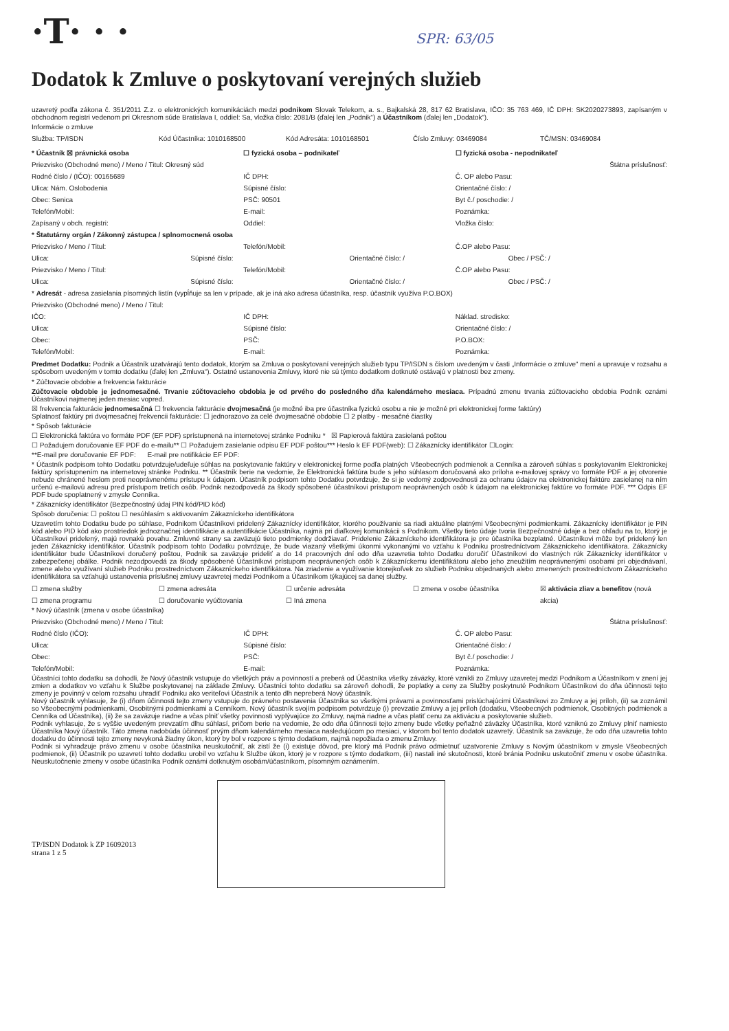·T· · · SPR: 63/05
Dodatok k Zmluve o poskytovaní verejných služieb
uzavretý podľa zákona č. 351/2011 Z.z. o elektronických komunikáciách medzi podnikom Slovak Telekom, a. s., Bajkalská 28, 817 62 Bratislava, IČO: 35 763 469, IČ DPH: SK2020273893, zapísaným v obchodnom registri vedenom pri Okresnom súde Bratislava I, oddiel: Sa, vložka číslo: 2081/B (ďalej len „Podnik“) a Účastníkom (ďalej len „Dodatok“).
Informácie o zmluve
Služba: TP/ISDN Kód Účastníka: 1010168500 Kód Adresáta: 1010168501 Číslo Zmluvy: 03469084 TČ/MSN: 03469084
* Účastník ☒ právnická osoba ☐ fyzická osoba – podnikateľ ☐ fyzická osoba - nepodnikateľ
Priezvisko (Obchodné meno) / Meno / Titul: Okresný súd
Štátna príslušnosť:
Rodné číslo / (IČO): 00165689 IČ DPH: Č. OP alebo Pasu:
Ulica: Nám. Oslobodenia Súpisné číslo: Orientačné číslo: /
Obec: Senica PSČ: 90501 Byt č./ poschodie: /
Telefón/Mobil: E-mail: Poznámka:
Zapísaný v obch. registri: Oddiel: Vložka číslo:
* Štatutárny orgán / Zákonný zástupca / splnomocnená osoba
Priezvisko / Meno / Titul: Telefón/Mobil: Č.OP alebo Pasu:
Ulica: Súpisné číslo: Orientačné číslo: / Obec / PSČ: /
Priezvisko / Meno / Titul: Telefón/Mobil: Č.OP alebo Pasu:
Ulica: Súpisné číslo: Orientačné číslo: / Obec / PSČ: /
* Adresát - adresa zasielania písomných listín (vypĺňuje sa len v prípade, ak je iná ako adresa účastníka, resp. účastník využíva P.O.BOX)
Priezvisko (Obchodné meno) / Meno / Titul:
IČO: IČ DPH: Náklad. stredisko:
Ulica: Súpisné číslo: Orientačné číslo: /
Obec: PSČ: P.O.BOX:
Telefón/Mobil: E-mail: Poznámka:
Predmet Dodatku: Podnik a Účastník uzatvárajú tento dodatok, ktorým sa Zmluva o poskytovaní verejných služieb typu TP/ISDN s číslom uvedeným v časti „Informácie o zmluve“ mení a upravuje v rozsahu a spôsobom uvedeným v tomto dodatku (ďalej len „Zmluva“). Ostatné ustanovenia Zmluvy, ktoré nie sú týmto dodatkom dotknuté ostávajú v platnosti bez zmeny.
* Zúčtovacie obdobie a frekvencia fakturácie
Zúčtovacie obdobie je jednomesačné. Trvanie zúčtovacieho obdobia je od prvého do posledného dňa kalendárneho mesiaca. Prípadnú zmenu trvania zúčtovacieho obdobia Podnik oznámi Účastníkovi najmenej jeden mesiac vopred.
☒ frekvencia fakturácie jednomesačná ☐ frekvencia fakturácie dvojmesačná (je možné iba pre účastníka fyzickú osobu a nie je možné pri elektronickej forme faktúry)
Splatnosť faktúry pri dvojmesačnej frekvencii fakturácie: ☐ jednorazovo za celé dvojmesačné obdobie ☐ 2 platby - mesačné čiastky
* Spôsob fakturácie
☐ Elektronická faktúra vo formáte PDF (EF PDF) sprístupnená na internetovej stránke Podniku * ☒ Papierová faktúra zasielaná poštou
☐ Požadujem doručovanie EF PDF do e-mailu** ☐ Požadujem zasielanie odpisu EF PDF poštou*** Heslo k EF PDF(web): ☐ Zákaznícky identifikátor ☐Login:
**E-mail pre doručovanie EF PDF: E-mail pre notifikácie EF PDF:
* Účastník podpisom tohto Dodatku potvrdzuje/udeľuje súhlas na poskytovanie faktúry v elektronickej forme podľa platných Všeobecných podmienok a Cenníka a zároveň súhlas s poskytovaním Elektronickej faktúry sprístupnením na internetovej stránke Podniku. ** Účastník berie na vedomie, že Elektronická faktúra bude s jeho súhlasom doručovaná ako príloha e-mailovej správy vo formáte PDF a jej otvorenie nebude chránené heslom proti neoprávnenému prístupu k údajom. Účastník podpisom tohto Dodatku potvrdzuje, že si je vedomý zodpovednosti za ochranu údajov na elektronickej faktúre zasielanej na ním určenú e-mailovú adresu pred prístupom tretích osôb. Podnik nezodpovedá za škody spôsobené účastníkovi prístupom neoprávnených osôb k údajom na elektronickej faktúre vo formáte PDF. *** Odpis EF PDF bude spoplatnený v zmysle Cenníka.
* Zákaznícky identifikátor (Bezpečnostný údaj PIN kód/PID kód)
Spôsob doručenia: ☐ poštou ☐ nesúhlasím s aktivovaním Zákazníckeho identifikátora
Uzavretím tohto Dodatku bude po súhlase, Podnikom Účastníkovi pridelený Zákaznícky identifikátor, ktorého používanie sa riadi aktuálne platnými Všeobecnými podmienkami. Zákaznícky identifikátor je PIN kód alebo PID kód ako prostriedok jednoznačnej identifikácie a autentifikácie Účastníka, najmä pri diaľkovej komunikácii s Podnikom. Všetky tieto údaje tvoria Bezpečnostné údaje a bez ohľadu na to, ktorý je Účastníkovi pridelený, majú rovnakú povahu. Zmluvné strany sa zaväzujú tieto podmienky dodržiavať. Pridelenie Zákazníckeho identifikátora je pre účastníka bezplatné. Účastníkovi môže byť pridelený len jeden Zákaznícky identifikátor. Účastník podpisom tohto Dodatku potvrdzuje, že bude viazaný všetkými úkonmi vykonanými vo vzťahu k Podniku prostredníctvom Zákazníckeho identifikátora. Zákaznícky identifikátor bude Účastníkovi doručený poštou, Podnik sa zaväzuje prideliť a do 14 pracovných dní odo dňa uzavretia tohto Dodatku doručiť Účastníkovi do vlastných rúk Zákaznícky identifikátor v zabezpečenej obálke. Podnik nezodpovedá za škody spôsobené Účastníkovi prístupom neoprávnených osôb k Zákazníckemu identifikátoru alebo jeho zneužitím neoprávnenými osobami pri objednávaní, zmene alebo využívaní služieb Podniku prostredníctvom Zákazníckeho identifikátora. Na zriadenie a využívanie ktorejkoľvek zo služieb Podniku objednaných alebo zmenených prostredníctvom Zákazníckeho identifikátora sa vzťahujú ustanovenia príslušnej zmluvy uzavretej medzi Podnikom a Účastníkom týkajúcej sa danej služby.
☐ zmena služby
☐ zmena programu
☐ zmena adresáta
☐ doručovanie vyúčtovania
☐ určenie adresáta
☐ Iná zmena
☐ zmena v osobe účastníka ☒ aktivácia zliav a benefitov (nová akcia)
* Nový účastník (zmena v osobe účastníka)
Priezvisko (Obchodné meno) / Meno / Titul:
Štátna príslušnosť:
Rodné číslo (IČO): IČ DPH: Č. OP alebo Pasu:
Ulica: Súpisné číslo: Orientačné číslo: /
Obec: PSČ: Byt č./ poschodie: /
Telefón/Mobil: E-mail: Poznámka:
Účastníci tohto dodatku sa dohodli, že Nový účastník vstupuje do všetkých práv a povinností a preberá od Účastníka všetky záväzky, ktoré vznikli zo Zmluvy uzavretej medzi Podnikom a Účastníkom v znení jej zmien a dodatkov vo vzťahu k Službe poskytovanej na základe Zmluvy. Účastníci tohto dodatku sa zároveň dohodli, že poplatky a ceny za Služby poskytnuté Podnikom Účastníkovi do dňa účinnosti tejto zmeny je povinný v celom rozsahu uhradiť Podniku ako veriteľovi Účastník a tento dlh nepreberá Nový účastník.
Nový účastník vyhlasuje, že (i) dňom účinnosti tejto zmeny vstupuje do právneho postavenia Účastníka so všetkými právami a povinnosťami prislúchajúcimi Účastníkovi zo Zmluvy a jej príloh, (ii) sa zoznámil so Všeobecnými podmienkami, Osobitnými podmienkami a Cenníkom. Nový účastník svojím podpisom potvrdzuje (i) prevzatie Zmluvy a jej príloh (dodatku, Všeobecných podmienok, Osobitných podmienok a Cenníka od Účastníka), (ii) že sa zaväzuje riadne a včas plniť všetky povinnosti vyplývajúce zo Zmluvy, najmä riadne a včas platiť cenu za aktiváciu a poskytovanie služieb.
Podnik vyhlasuje, že s vyššie uvedeným prevzatím dlhu súhlasí, pričom berie na vedomie, že odo dňa účinnosti tejto zmeny bude všetky peňažné záväzky Účastníka, ktoré vzniknú zo Zmluvy plniť namiesto Účastníka Nový účastník. Táto zmena nadobúda účinnosť prvým dňom kalendárneho mesiaca nasledujúcom po mesiaci, v ktorom bol tento dodatok uzavretý. Účastník sa zaväzuje, že odo dňa uzavretia tohto dodatku do účinnosti tejto zmeny nevykoná žiadny úkon, ktorý by bol v rozpore s týmto dodatkom, najmä nepožiada o zmenu Zmluvy.
Podnik si vyhradzuje právo zmenu v osobe účastníka neuskutočniť, ak zistí že (i) existuje dôvod, pre ktorý má Podnik právo odmietnuť uzatvorenie Zmluvy s Novým účastníkom v zmysle Všeobecných podmienok, (ii) Účastník po uzavretí tohto dodatku urobil vo vzťahu k Službe úkon, ktorý je v rozpore s týmto dodatkom, (iii) nastali iné skutočnosti, ktoré bránia Podniku uskutočniť zmenu v osobe účastníka. Neuskutočnenie zmeny v osobe účastníka Podnik oznámi dotknutým osobám/účastníkom, písomným oznámením.
TP/ISDN Dodatok k ZP 16092013
strana 1 z 5